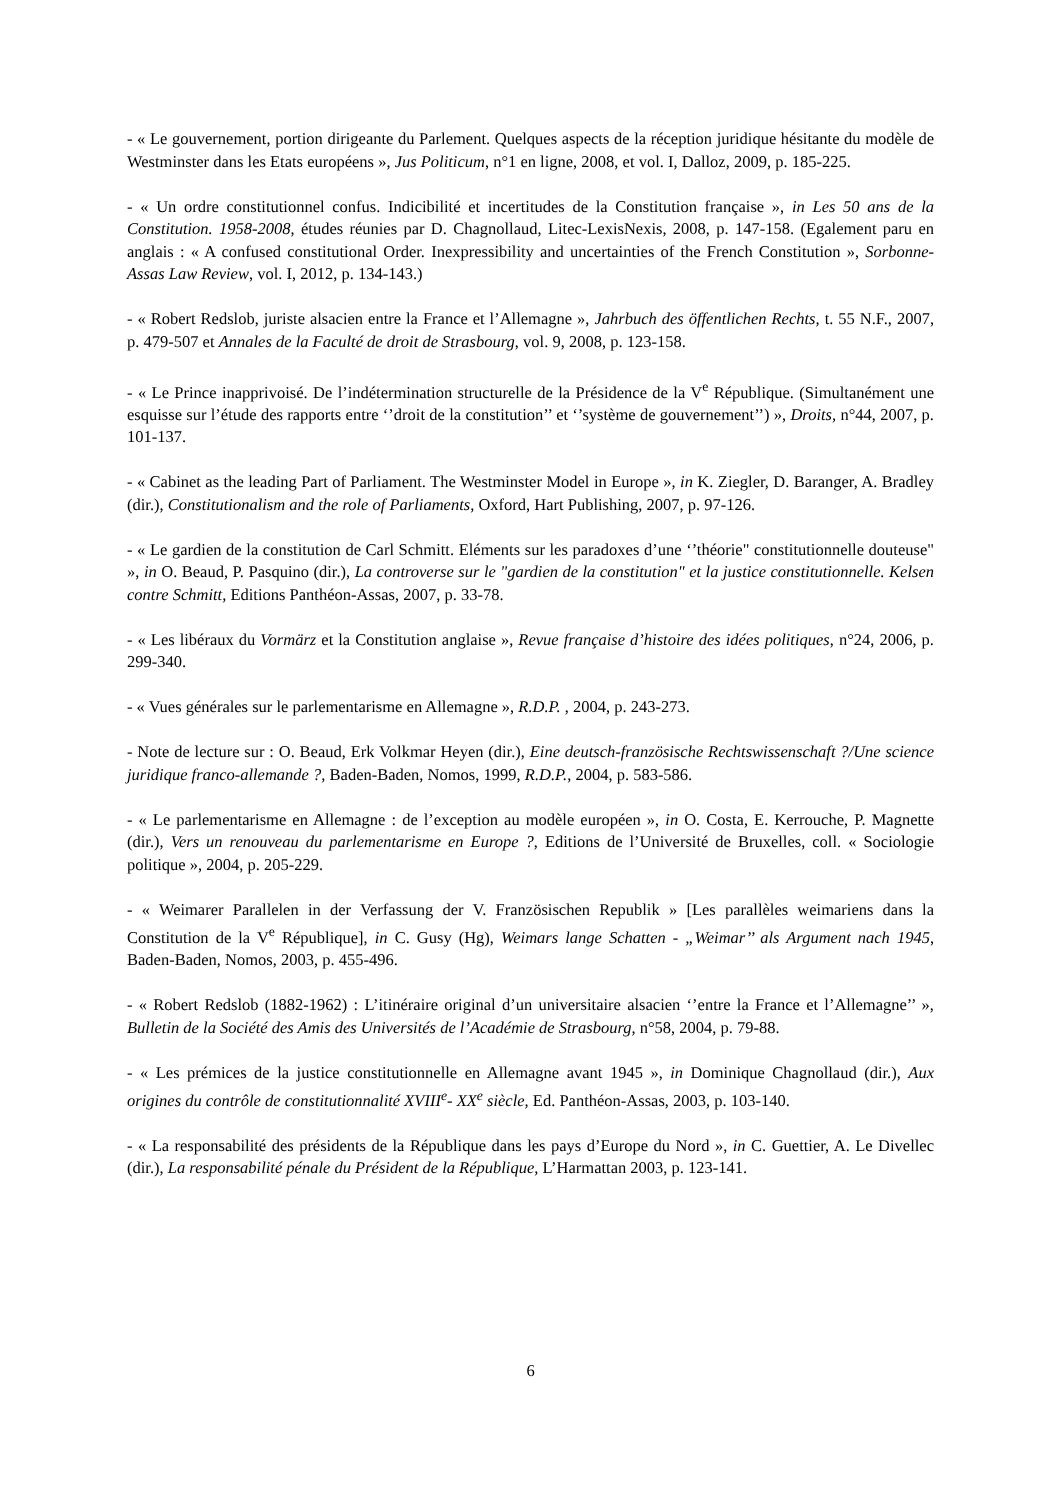- « Le gouvernement, portion dirigeante du Parlement. Quelques aspects de la réception juridique hésitante du modèle de Westminster dans les Etats européens », Jus Politicum, n°1 en ligne, 2008, et vol. I, Dalloz, 2009, p. 185-225.
- « Un ordre constitutionnel confus. Indicibilité et incertitudes de la Constitution française », in Les 50 ans de la Constitution. 1958-2008, études réunies par D. Chagnollaud, Litec-LexisNexis, 2008, p. 147-158. (Egalement paru en anglais : « A confused constitutional Order. Inexpressibility and uncertainties of the French Constitution », Sorbonne-Assas Law Review, vol. I, 2012, p. 134-143.)
- « Robert Redslob, juriste alsacien entre la France et l’Allemagne », Jahrbuch des öffentlichen Rechts, t. 55 N.F., 2007, p. 479-507 et Annales de la Faculté de droit de Strasbourg, vol. 9, 2008, p. 123-158.
- « Le Prince inapprivoisé. De l’indétermination structurelle de la Présidence de la V<sup>e</sup> République. (Simultanément une esquisse sur l’étude des rapports entre ‘’droit de la constitution’’ et ‘’système de gouvernement’’) », Droits, n°44, 2007, p. 101-137.
- « Cabinet as the leading Part of Parliament. The Westminster Model in Europe », in K. Ziegler, D. Baranger, A. Bradley (dir.), Constitutionalism and the role of Parliaments, Oxford, Hart Publishing, 2007, p. 97-126.
- « Le gardien de la constitution de Carl Schmitt. Eléments sur les paradoxes d’une ‘’théorie" constitutionnelle douteuse" », in O. Beaud, P. Pasquino (dir.), La controverse sur le "gardien de la constitution" et la justice constitutionnelle. Kelsen contre Schmitt, Editions Panthéon-Assas, 2007, p. 33-78.
- « Les libéraux du Vormärz et la Constitution anglaise », Revue française d’histoire des idées politiques, n°24, 2006, p. 299-340.
- « Vues générales sur le parlementarisme en Allemagne », R.D.P. , 2004, p. 243-273.
- Note de lecture sur : O. Beaud, Erk Volkmar Heyen (dir.), Eine deutsch-französische Rechtswissenschaft ?/Une science juridique franco-allemande ?, Baden-Baden, Nomos, 1999, R.D.P., 2004, p. 583-586.
- « Le parlementarisme en Allemagne : de l’exception au modèle européen », in O. Costa, E. Kerrouche, P. Magnette (dir.), Vers un renouveau du parlementarisme en Europe ?, Editions de l’Université de Bruxelles, coll. « Sociologie politique », 2004, p. 205-229.
- « Weimarer Parallelen in der Verfassung der V. Französischen Republik » [Les parallèles weimariens dans la Constitution de la V<sup>e</sup> République], in C. Gusy (Hg), Weimars lange Schatten - „Weimar’’ als Argument nach 1945, Baden-Baden, Nomos, 2003, p. 455-496.
- « Robert Redslob (1882-1962) : L’itinéraire original d’un universitaire alsacien ‘’entre la France et l’Allemagne’’ », Bulletin de la Société des Amis des Universités de l’Académie de Strasbourg, n°58, 2004, p. 79-88.
- « Les prémices de la justice constitutionnelle en Allemagne avant 1945 », in Dominique Chagnollaud (dir.), Aux origines du contrôle de constitutionnalité XVIII<sup>e</sup>- XX<sup>e</sup> siècle, Ed. Panthéon-Assas, 2003, p. 103-140.
- « La responsabilité des présidents de la République dans les pays d’Europe du Nord », in C. Guettier, A. Le Divellec (dir.), La responsabilité pénale du Président de la République, L’Harmattan 2003, p. 123-141.
6